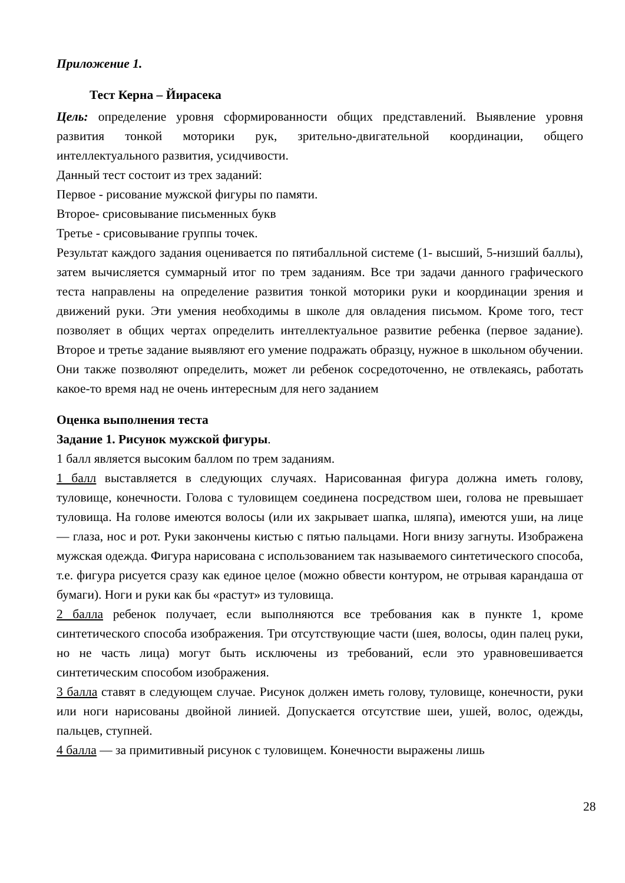Приложение 1.
Тест Керна – Йирасека
Цель: определение уровня сформированности общих представлений. Выявление уровня развития тонкой моторики рук, зрительно-двигательной координации, общего интеллектуального развития, усидчивости.
Данный тест состоит из трех заданий:
Первое - рисование мужской фигуры по памяти.
Второе- срисовывание письменных букв
Третье - срисовывание группы точек.
Результат каждого задания оценивается по пятибалльной системе (1- высший, 5-низший баллы), затем вычисляется суммарный итог по трем заданиям. Все три задачи данного графического теста направлены на определение развития тонкой моторики руки и координации зрения и движений руки. Эти умения необходимы в школе для овладения письмом. Кроме того, тест позволяет в общих чертах определить интеллектуальное развитие ребенка (первое задание). Второе и третье задание выявляют его умение подражать образцу, нужное в школьном обучении. Они также позволяют определить, может ли ребенок сосредоточенно, не отвлекаясь, работать какое-то время над не очень интересным для него заданием
Оценка выполнения теста
Задание 1. Рисунок мужской фигуры.
1 балл является высоким баллом по трем заданиям.
1 балл выставляется в следующих случаях. Нарисованная фигура должна иметь голову, туловище, конечности. Голова с туловищем соединена посредством шеи, голова не превышает туловища. На голове имеются волосы (или их закрывает шапка, шляпа), имеются уши, на лице — глаза, нос и рот. Руки закончены кистью с пятью пальцами. Ноги внизу загнуты. Изображена мужская одежда. Фигура нарисована с использованием так называемого синтетического способа, т.е. фигура рисуется сразу как единое целое (можно обвести контуром, не отрывая карандаша от бумаги). Ноги и руки как бы «растут» из туловища.
2 балла ребенок получает, если выполняются все требования как в пункте 1, кроме синтетического способа изображения. Три отсутствующие части (шея, волосы, один палец руки, но не часть лица) могут быть исключены из требований, если это уравновешивается синтетическим способом изображения.
3 балла ставят в следующем случае. Рисунок должен иметь голову, туловище, конечности, руки или ноги нарисованы двойной линией. Допускается отсутствие шеи, ушей, волос, одежды, пальцев, ступней.
4 балла — за примитивный рисунок с туловищем. Конечности выражены лишь
28